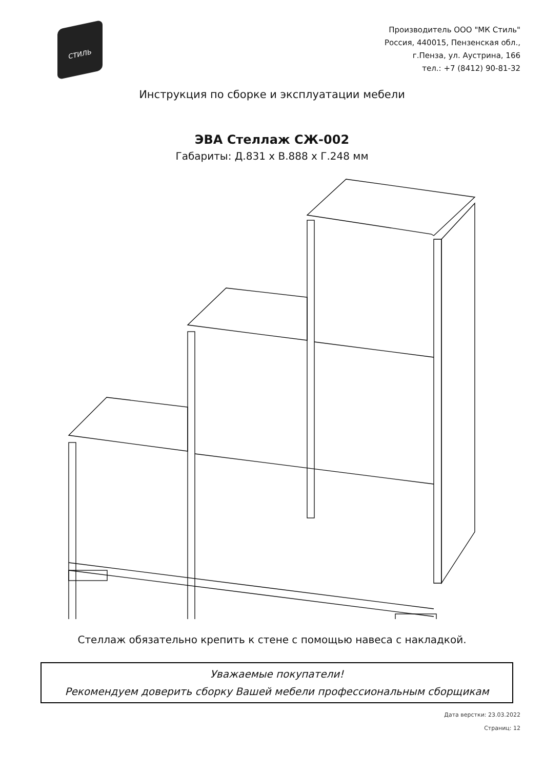СТИЛЬ
Производитель ООО "МК Стиль"
Россия, 440015, Пензенская обл.,
г.Пенза, ул. Аустрина, 166
тел.: +7 (8412) 90-81-32
Инструкция по сборке и эксплуатации мебели
ЭВА Стеллаж СЖ-002
Габариты: Д.831 х В.888 х Г.248 мм
Стеллаж обязательно крепить к стене с помощью навеса с накладкой.
Уважаемые покупатели!
Рекомендуем доверить сборку Вашей мебели профессиональным сборщикам
Дата верстки: 23.03.2022
Страниц: 12